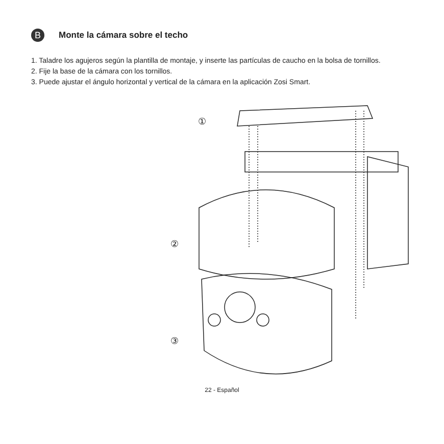B
Monte la cámara sobre el techo
1. Taladre los agujeros según la plantilla de montaje, y inserte las partículas de caucho en la bolsa de tornillos.
2. Fije la base de la cámara con los tornillos.
3. Puede ajustar el ángulo horizontal y vertical de la cámara en la aplicación Zosi Smart.
①
②
③
22 - Español